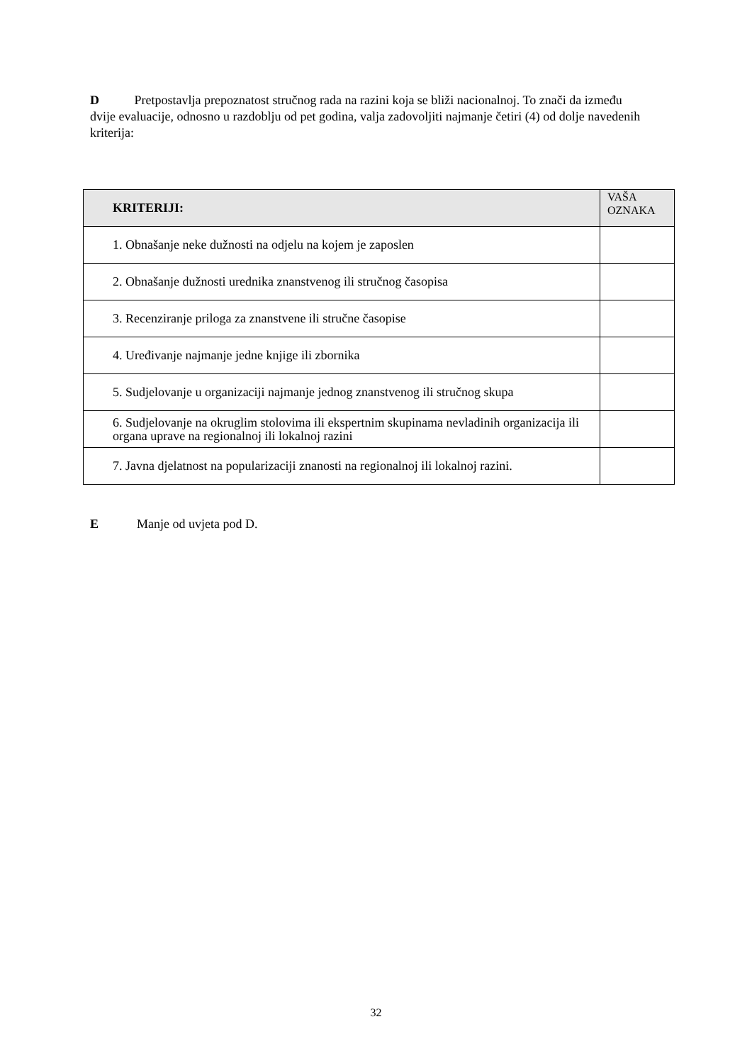D Pretpostavlja prepoznatost stručnog rada na razini koja se bliži nacionalnoj. To znači da između dvije evaluacije, odnosno u razdoblju od pet godina, valja zadovoljiti najmanje četiri (4) od dolje navedenih kriterija:
| KRITERIJI: | VAŠA OZNAKA |
| --- | --- |
| 1. Obnašanje neke dužnosti na odjelu na kojem je zaposlen | |
| 2. Obnašanje dužnosti urednika znanstvenog ili stručnog časopisa | |
| 3. Recenziranje priloga za znanstvene ili stručne časopise | |
| 4. Uređivanje najmanje jedne knjige ili zbornika | |
| 5. Sudjelovanje u organizaciji najmanje jednog znanstvenog ili stručnog skupa | |
| 6. Sudjelovanje na okruglim stolovima ili ekspertnim skupinama nevladinih organizacija ili organa uprave na regionalnoj ili lokalnoj razini | |
| 7. Javna djelatnost na popularizaciji znanosti na regionalnoj ili lokalnoj razini. | |
E Manje od uvjeta pod D.
32